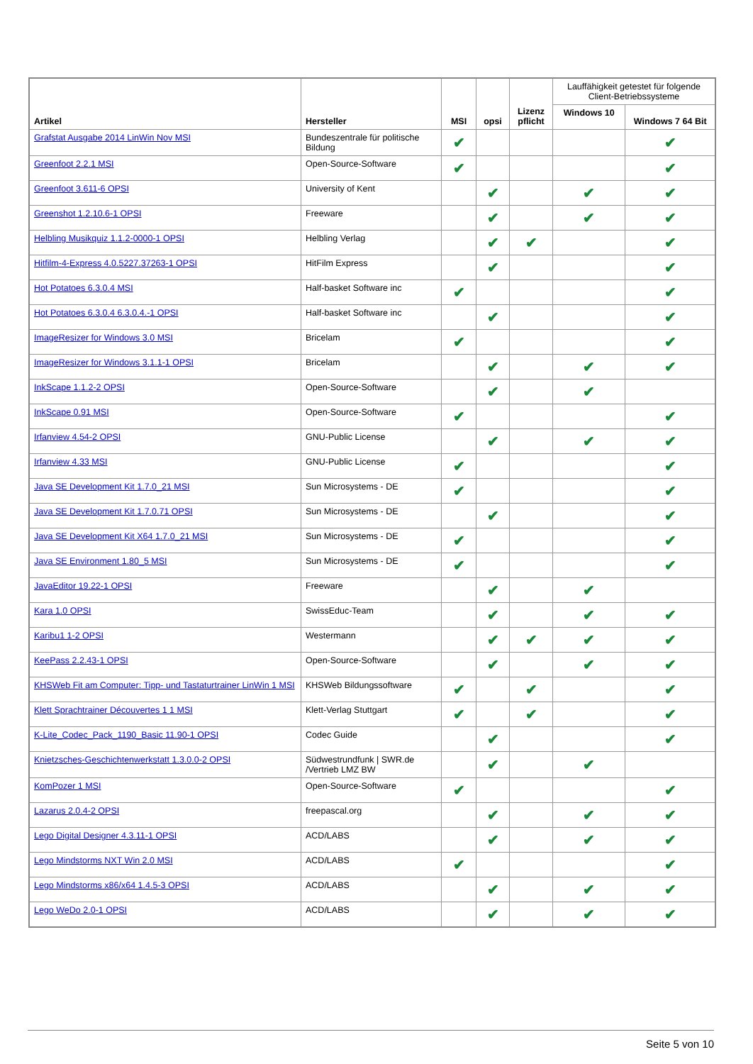| Artikel | Hersteller | MSI | opsi | Lizenz pflicht | Lauffähigkeit getestet für folgende Client-Betriebssysteme | |
| --- | --- | --- | --- | --- | --- | --- |
| | | | | | Windows 10 | Windows 7 64 Bit |
| Grafstat Ausgabe 2014 LinWin Nov MSI | Bundeszentrale für politische Bildung | ✔ | | | | ✔ |
| Greenfoot 2.2.1 MSI | Open-Source-Software | ✔ | | | | ✔ |
| Greenfoot 3.611-6 OPSI | University of Kent | | ✔ | | ✔ | ✔ |
| Greenshot 1.2.10.6-1 OPSI | Freeware | | ✔ | | ✔ | ✔ |
| Helbling Musikquiz 1.1.2-0000-1 OPSI | Helbling Verlag | | ✔ | ✔ | | ✔ |
| Hitfilm-4-Express 4.0.5227.37263-1 OPSI | HitFilm Express | | ✔ | | | ✔ |
| Hot Potatoes 6.3.0.4 MSI | Half-basket Software inc | ✔ | | | | ✔ |
| Hot Potatoes 6.3.0.4 6.3.0.4.-1 OPSI | Half-basket Software inc | | ✔ | | | ✔ |
| ImageResizer for Windows 3.0 MSI | Bricelam | ✔ | | | | ✔ |
| ImageResizer for Windows 3.1.1-1 OPSI | Bricelam | | ✔ | | ✔ | ✔ |
| InkScape 1.1.2-2 OPSI | Open-Source-Software | | ✔ | | ✔ | |
| InkScape 0.91 MSI | Open-Source-Software | ✔ | | | | ✔ |
| Irfanview 4.54-2 OPSI | GNU-Public License | | ✔ | | ✔ | ✔ |
| Irfanview 4.33 MSI | GNU-Public License | ✔ | | | | ✔ |
| Java SE Development Kit 1.7.0_21 MSI | Sun Microsystems - DE | ✔ | | | | ✔ |
| Java SE Development Kit 1.7.0.71 OPSI | Sun Microsystems - DE | | ✔ | | | ✔ |
| Java SE Development Kit X64 1.7.0_21 MSI | Sun Microsystems - DE | ✔ | | | | ✔ |
| Java SE Environment 1.80_5 MSI | Sun Microsystems - DE | ✔ | | | | ✔ |
| JavaEditor 19.22-1 OPSI | Freeware | | ✔ | | ✔ | |
| Kara 1.0 OPSI | SwissEduc-Team | | ✔ | | ✔ | ✔ |
| Karibu1 1-2 OPSI | Westermann | | ✔ | ✔ | ✔ | ✔ |
| KeePass 2.2.43-1 OPSI | Open-Source-Software | | ✔ | | ✔ | ✔ |
| KHSWeb Fit am Computer: Tipp- und Tastaturtrainer LinWin 1 MSI | KHSWeb Bildungssoftware | ✔ | | ✔ | | ✔ |
| Klett Sprachtrainer Découvertes 1 1 MSI | Klett-Verlag Stuttgart | ✔ | | ✔ | | ✔ |
| K-Lite_Codec_Pack_1190_Basic 11.90-1 OPSI | Codec Guide | | ✔ | | | ✔ |
| Knietzsches-Geschichtenwerkstatt 1.3.0.0-2 OPSI | Südwestrundfunk / SWR.de /Vertrieb LMZ BW | | ✔ | | ✔ | |
| KomPozer 1 MSI | Open-Source-Software | ✔ | | | | ✔ |
| Lazarus 2.0.4-2 OPSI | freepascal.org | | ✔ | | ✔ | ✔ |
| Lego Digital Designer 4.3.11-1 OPSI | ACD/LABS | | ✔ | | ✔ | ✔ |
| Lego Mindstorms NXT Win 2.0 MSI | ACD/LABS | ✔ | | | | ✔ |
| Lego Mindstorms x86/x64 1.4.5-3 OPSI | ACD/LABS | | ✔ | | ✔ | ✔ |
| Lego WeDo 2.0-1 OPSI | ACD/LABS | | ✔ | | ✔ | ✔ |
Seite 5 von 10